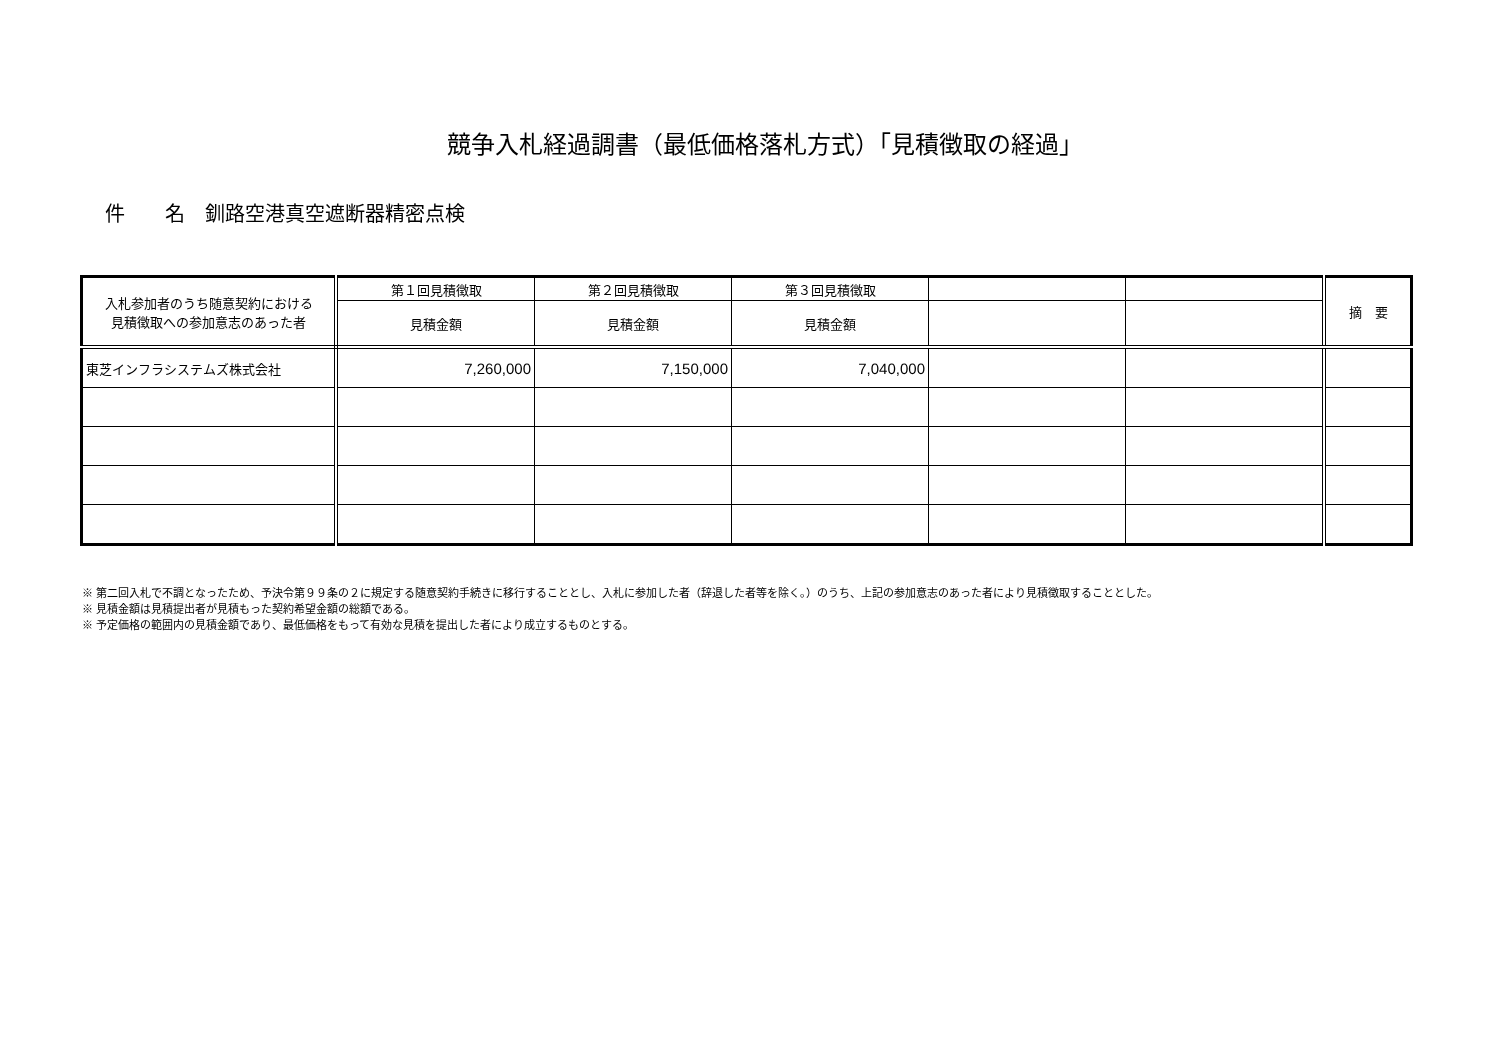競争入札経過調書（最低価格落札方式）「見積徴取の経過」
件　　名　釧路空港真空遮断器精密点検
| 入札参加者のうち随意契約における 見積徴取への参加意志のあった者 | 第１回見積徴取 | 第２回見積徴取 | 第３回見積徴取 | | | 摘 要 |
| --- | --- | --- | --- | --- | --- | --- |
| | 見積金額 | 見積金額 | 見積金額 | | | |
| 東芝インフラシステムズ株式会社 | 7,260,000 | 7,150,000 | 7,040,000 | | | |
※ 第二回入札で不調となったため、予決令第９９条の２に規定する随意契約手続きに移行することとし、入札に参加した者（辞退した者等を除く。）のうち、上記の参加意志のあった者により見積徴取することとした。
※ 見積金額は見積提出者が見積もった契約希望金額の総額である。
※ 予定価格の範囲内の見積金額であり、最低価格をもって有効な見積を提出した者により成立するものとする。